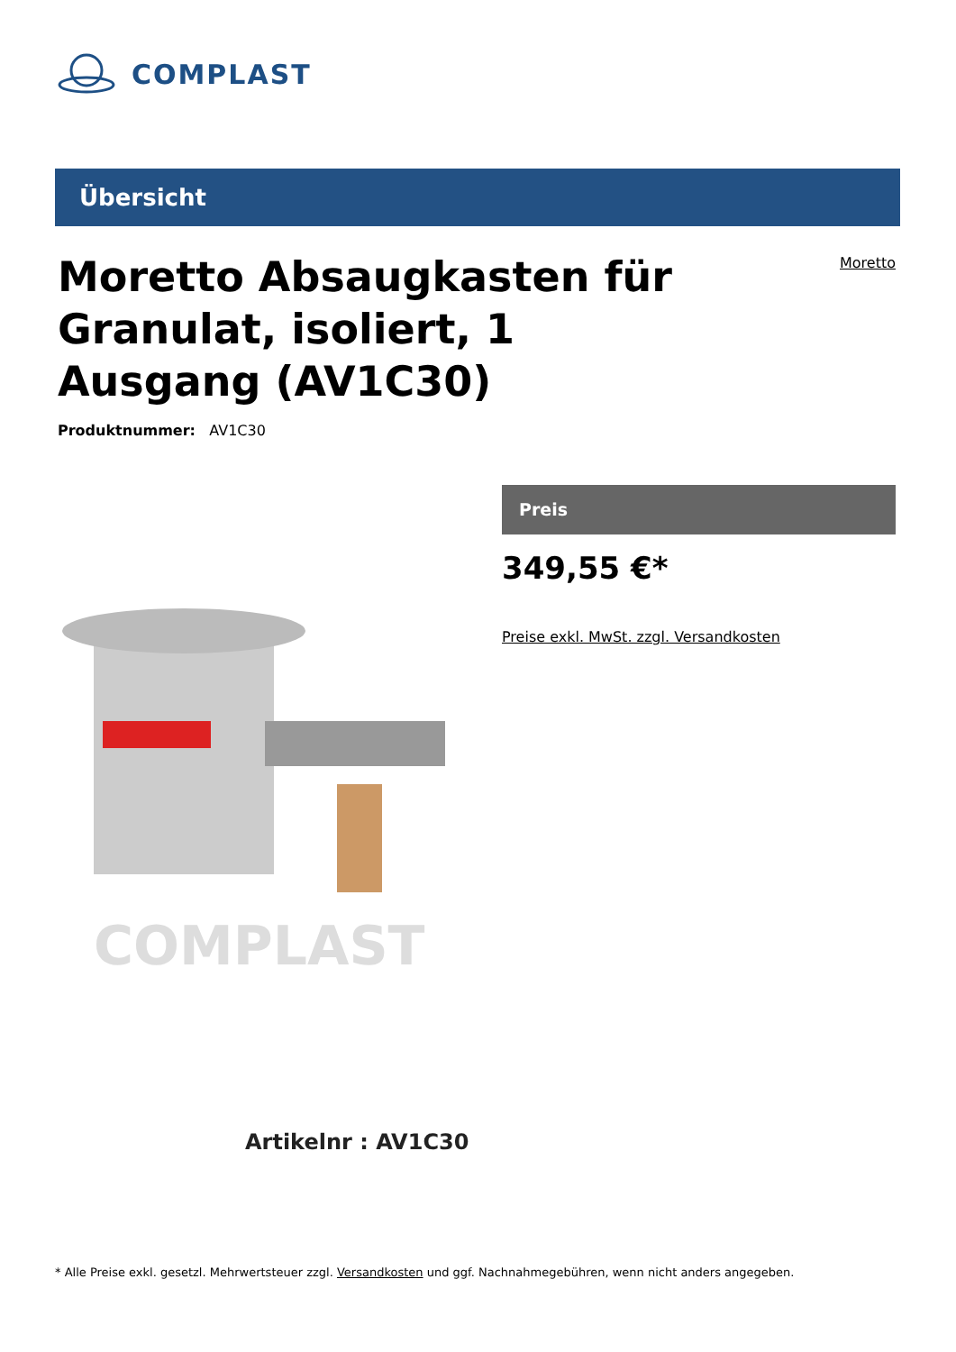COMPLAST
Übersicht
Moretto Absaugkasten für Granulat, isoliert, 1 Ausgang (AV1C30)
Moretto
Produktnummer: AV1C30
COMPLAST
Artikelnr : AV1C30
Preis
349,55 €*
Preise exkl. MwSt. zzgl. Versandkosten
* Alle Preise exkl. gesetzl. Mehrwertsteuer zzgl. Versandkosten und ggf. Nachnahmegebühren, wenn nicht anders angegeben.